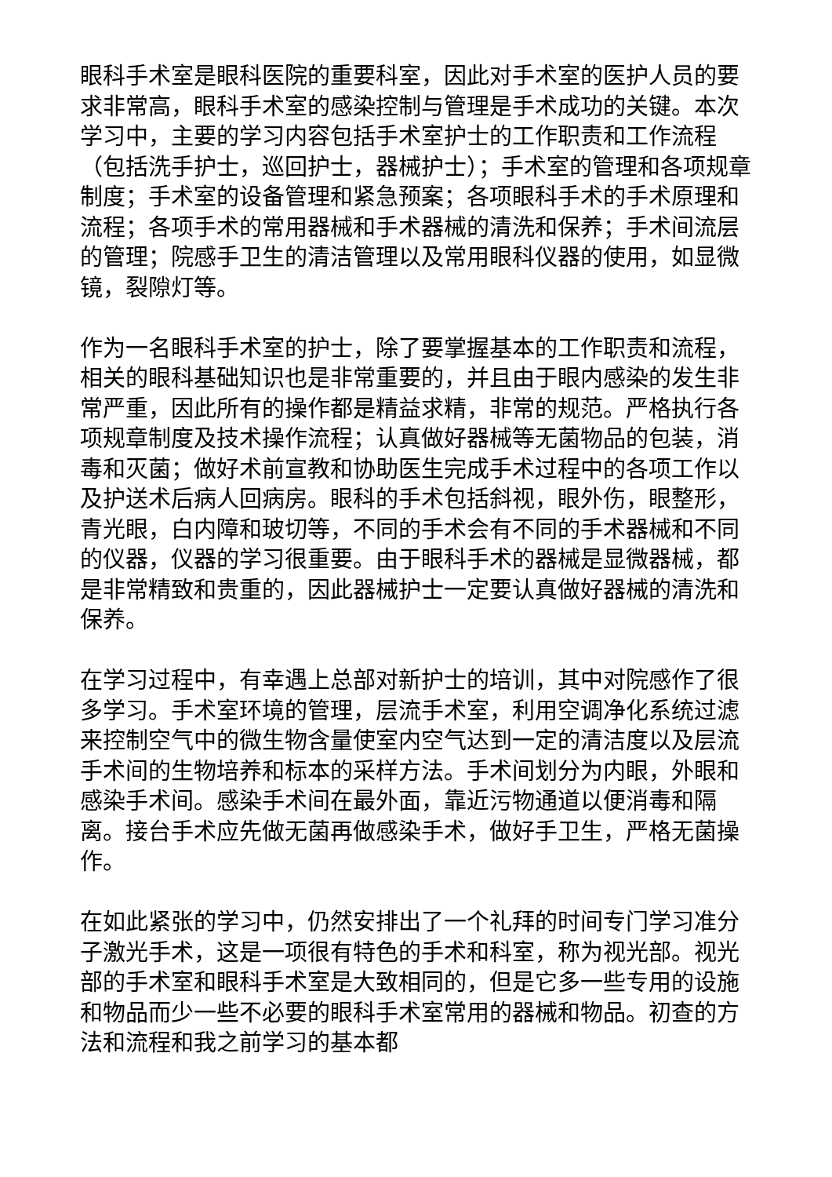眼科手术室是眼科医院的重要科室，因此对手术室的医护人员的要求非常高，眼科手术室的感染控制与管理是手术成功的关键。本次学习中，主要的学习内容包括手术室护士的工作职责和工作流程（包括洗手护士，巡回护士，器械护士）；手术室的管理和各项规章制度；手术室的设备管理和紧急预案；各项眼科手术的手术原理和流程；各项手术的常用器械和手术器械的清洗和保养；手术间流层的管理；院感手卫生的清洁管理以及常用眼科仪器的使用，如显微镜，裂隙灯等。
作为一名眼科手术室的护士，除了要掌握基本的工作职责和流程，相关的眼科基础知识也是非常重要的，并且由于眼内感染的发生非常严重，因此所有的操作都是精益求精，非常的规范。严格执行各项规章制度及技术操作流程；认真做好器械等无菌物品的包装，消毒和灭菌；做好术前宣教和协助医生完成手术过程中的各项工作以及护送术后病人回病房。眼科的手术包括斜视，眼外伤，眼整形，青光眼，白内障和玻切等，不同的手术会有不同的手术器械和不同的仪器，仪器的学习很重要。由于眼科手术的器械是显微器械，都是非常精致和贵重的，因此器械护士一定要认真做好器械的清洗和保养。
在学习过程中，有幸遇上总部对新护士的培训，其中对院感作了很多学习。手术室环境的管理，层流手术室，利用空调净化系统过滤来控制空气中的微生物含量使室内空气达到一定的清洁度以及层流手术间的生物培养和标本的采样方法。手术间划分为内眼，外眼和感染手术间。感染手术间在最外面，靠近污物通道以便消毒和隔离。接台手术应先做无菌再做感染手术，做好手卫生，严格无菌操作。
在如此紧张的学习中，仍然安排出了一个礼拜的时间专门学习准分子激光手术，这是一项很有特色的手术和科室，称为视光部。视光部的手术室和眼科手术室是大致相同的，但是它多一些专用的设施和物品而少一些不必要的眼科手术室常用的器械和物品。初查的方法和流程和我之前学习的基本都